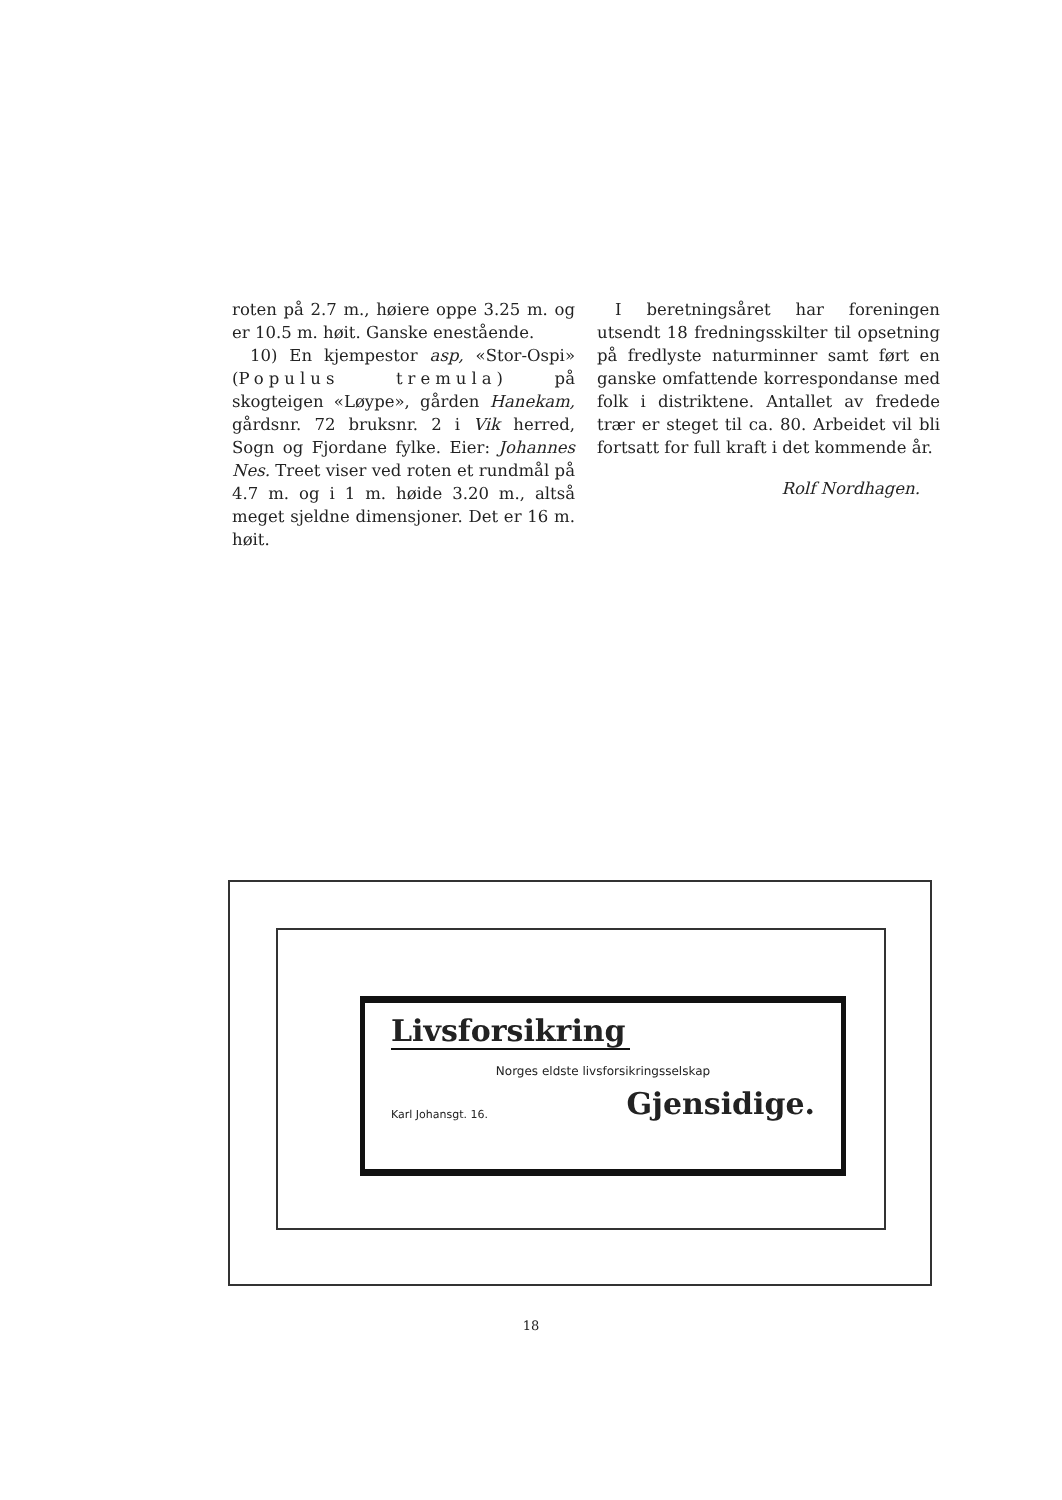roten på 2.7 m., høiere oppe 3.25 m. og er 10.5 m. høit. Ganske enestående.
10) En kjempestor asp, «Stor-Ospi» (Populus tremula) på skogteigen «Løype», gården Hanekam, gårdsnr. 72 bruksnr. 2 i Vik herred, Sogn og Fjordane fylke. Eier: Johannes Nes. Treet viser ved roten et rundmål på 4.7 m. og i 1 m. høide 3.20 m., altså meget sjeldne dimensjoner. Det er 16 m. høit.
I beretningsåret har foreningen utsendt 18 fredningsskilter til opsetning på fredlyste naturminner samt ført en ganske omfattende korrespondanse med folk i distriktene. Antallet av fredede trær er steget til ca. 80. Arbeidet vil bli fortsatt for full kraft i det kommende år.
Rolf Nordhagen.
Livsforsikring
Norges eldste livsforsikringsselskap
Karl Johansgt. 16. Gjensidige.
18